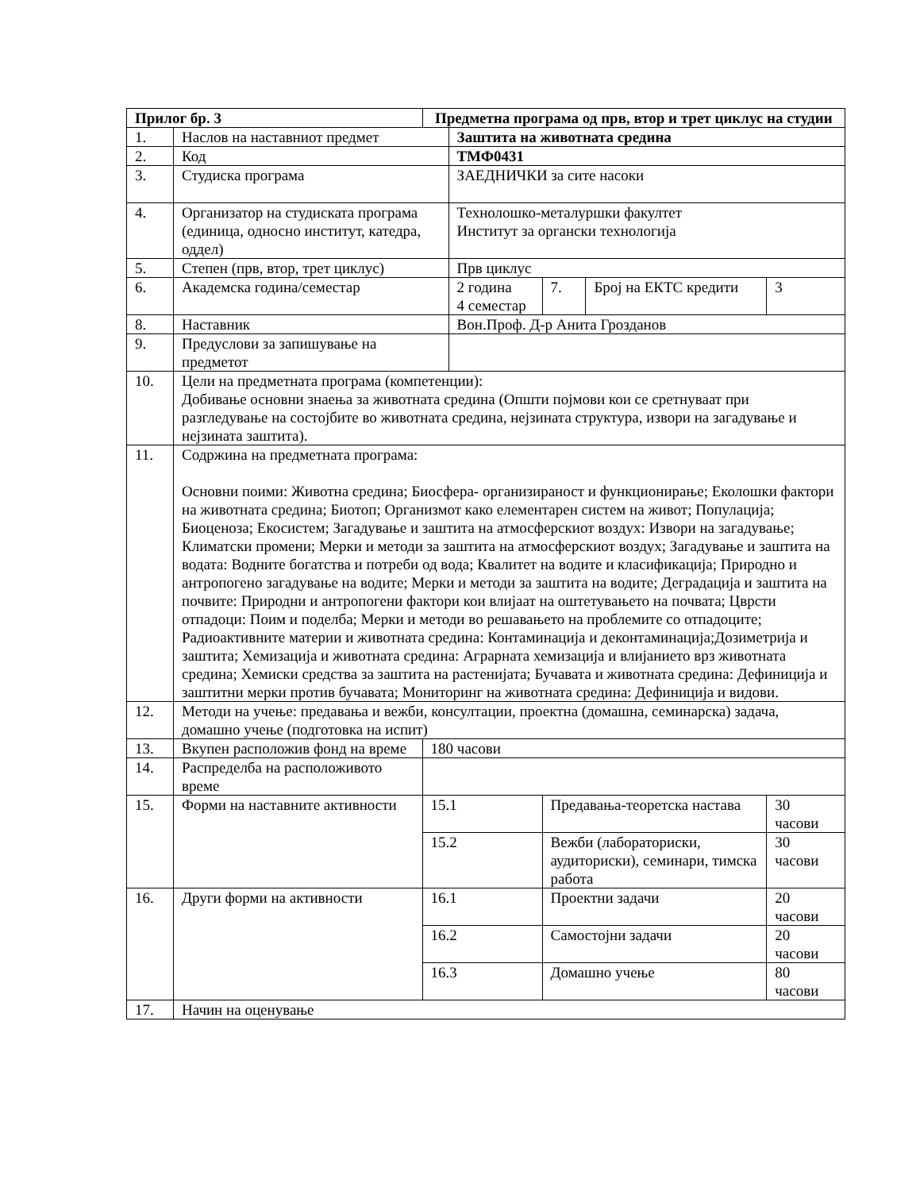| Прилог бр. 3 | | Предметна програма од прв, втор и трет циклус на студии | | | | | |
| --- | --- | --- | --- | --- | --- | --- | --- |
| 1. | Наслов на наставниот предмет | | Заштита на животната средина | | | | |
| 2. | Код | | ТМФ0431 | | | | |
| 3. | Студиска програма | | ЗАЕДНИЧКИ за сите насоки | | | | |
| 4. | Организатор на студиската програма (единица, односно институт, катедра, оддел) | | Технолошко-металуршки факултет Институт за органски технологија | | | | |
| 5. | Степен (прв, втор, трет циклус) | | Прв циклус | | | | |
| 6. | Академска година/семестар | | 2 година 4 семестар | | 7. | Број на ЕКТС кредити | 3 |
| 8. | Наставник | | Вон.Проф. Д-р Анита Грозданов | | | | |
| 9. | Предуслови за запишување на предметот | | | | | | |
| 10. | Цели на предметната програма (компетенции): Добивање основни знаења за животната средина (Општи појмови кои се сретнуваат при разгледување на состојбите во животната средина, нејзината структура, извори на загадување и нејзината заштита). | | | | | | |
| 11. | Содржина на предметната програма: Основни поими: Животна средина; Биосфера- организираност и функционирање; Еколошки фактори на животната средина; Биотоп; Организмот како елементарен систем на живот; Популација; Биоценоза; Екосистем; Загадување и заштита на атмосферскиот воздух: Извори на загадување; Климатски промени; Мерки и методи за заштита на атмосферскиот воздух; Загадување и заштита на водата: Водните богатства и потреби од вода; Квалитет на водите и класификација; Природно и антропогено загадување на водите; Мерки и методи за заштита на водите; Деградација и заштита на почвите: Природни и антропогени фактори кои влијаат на оштетувањето на почвата; Цврсти отпадоци: Поим и поделба; Мерки и методи во решавањето на проблемите со отпадоците; Радиоактивните материи и животната средина: Контаминација и деконтаминација;Дозиметрија и заштита; Хемизација и животната средина: Аграрната хемизација и влијанието врз животната средина; Хемиски средства за заштита на растенијата; Бучавата и животната средина: Дефиниција и заштитни мерки против бучавата; Мониторинг на животната средина: Дефиниција и видови. | | | | | | |
| 12. | Методи на учење: предавања и вежби, консултации, проектна (домашна, семинарска) задача, домашно учење (подготовка на испит) | | | | | | |
| 13. | Вкупен расположив фонд на време | 180 часови | | | | | |
| 14. | Распределба на расположивото време | | | | | | |
| 15. | Форми на наставните активности | 15.1 | | Предавања-теоретска настава | | | 30 часови |
| | | 15.2 | | Вежби (лабораториски, аудиториски), семинари, тимска работа | | | 30 часови |
| 16. | Други форми на активности | 16.1 | | Проектни задачи | | | 20 часови |
| | | 16.2 | | Самостојни задачи | | | 20 часови |
| | | 16.3 | | Домашно учење | | | 80 часови |
| 17. | Начин на оценување | | | | | | |